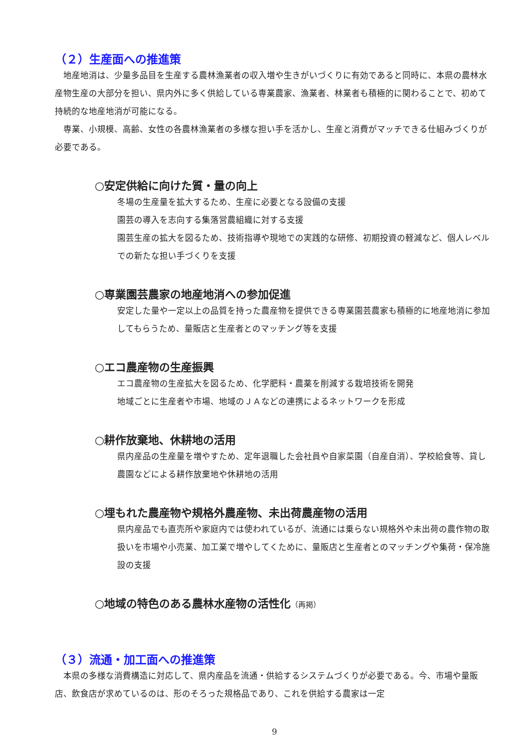（２）生産面への推進策
地産地消は、少量多品目を生産する農林漁業者の収入増や生きがいづくりに有効であると同時に、本県の農林水産物生産の大部分を担い、県内外に多く供給している専業農家、漁業者、林業者も積極的に関わることで、初めて持続的な地産地消が可能になる。
専業、小規模、高齢、女性の各農林漁業者の多様な担い手を活かし、生産と消費がマッチできる仕組みづくりが必要である。
○安定供給に向けた質・量の向上
冬場の生産量を拡大するため、生産に必要となる設備の支援
園芸の導入を志向する集落営農組織に対する支援
園芸生産の拡大を図るため、技術指導や現地での実践的な研修、初期投資の軽減など、個人レベルでの新たな担い手づくりを支援
○専業園芸農家の地産地消への参加促進
安定した量や一定以上の品質を持った農産物を提供できる専業園芸農家も積極的に地産地消に参加してもらうため、量販店と生産者とのマッチング等を支援
○エコ農産物の生産振興
エコ農産物の生産拡大を図るため、化学肥料・農薬を削減する栽培技術を開発
地域ごとに生産者や市場、地域のＪＡなどの連携によるネットワークを形成
○耕作放棄地、休耕地の活用
県内産品の生産量を増やすため、定年退職した会社員や自家菜園（自産自消）、学校給食等、貸し農園などによる耕作放棄地や休耕地の活用
○埋もれた農産物や規格外農産物、未出荷農産物の活用
県内産品でも直売所や家庭内では使われているが、流通には乗らない規格外や未出荷の農作物の取扱いを市場や小売業、加工業で増やしてくために、量販店と生産者とのマッチングや集荷・保冷施設の支援
○地域の特色のある農林水産物の活性化（再掲）
（３）流通・加工面への推進策
本県の多様な消費構造に対応して、県内産品を流通・供給するシステムづくりが必要である。今、市場や量販店、飲食店が求めているのは、形のそろった規格品であり、これを供給する農家は一定
9